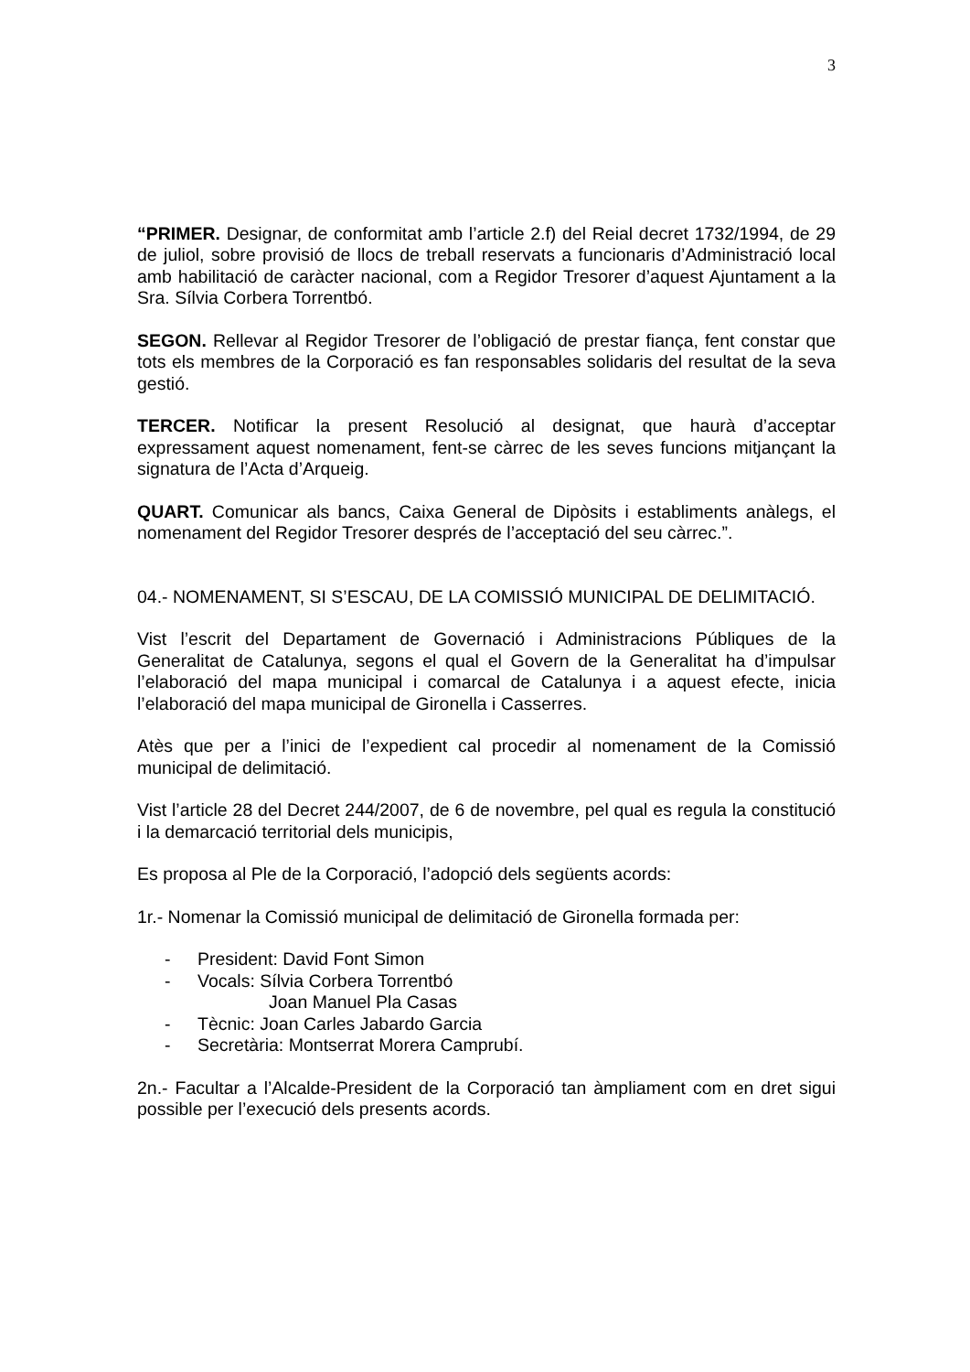3
“PRIMER. Designar, de conformitat amb l’article 2.f) del Reial decret 1732/1994, de 29 de juliol, sobre provisió de llocs de treball reservats a funcionaris d’Administració local amb habilitació de caràcter nacional, com a Regidor Tresorer d’aquest Ajuntament a la Sra. Sílvia Corbera Torrentbó.
SEGON. Rellevar al Regidor Tresorer de l’obligació de prestar fiança, fent constar que tots els membres de la Corporació es fan responsables solidaris del resultat de la seva gestió.
TERCER. Notificar la present Resolució al designat, que haurà d’acceptar expressament aquest nomenament, fent-se càrrec de les seves funcions mitjançant la signatura de l’Acta d’Arqueig.
QUART. Comunicar als bancs, Caixa General de Dipòsits i establiments anàlegs, el nomenament del Regidor Tresorer després de l’acceptació del seu càrrec.”.
04.- NOMENAMENT, SI S’ESCAU, DE LA COMISSIÓ MUNICIPAL DE DELIMITACIÓ.
Vist l’escrit del Departament de Governació i Administracions Públiques de la Generalitat de Catalunya, segons el qual el Govern de la Generalitat ha d’impulsar l’elaboració del mapa municipal i comarcal de Catalunya i a aquest efecte, inicia l’elaboració del mapa municipal de Gironella i Casserres.
Atès que per a l’inici de l’expedient cal procedir al nomenament de la Comissió municipal de delimitació.
Vist l’article 28 del Decret 244/2007, de 6 de novembre, pel qual es regula la constitució i la demarcació territorial dels municipis,
Es proposa al Ple de la Corporació, l’adopció dels següents acords:
1r.- Nomenar la Comissió municipal de delimitació de Gironella formada per:
- President: David Font Simon
- Vocals: Sílvia Corbera Torrentbó
Joan Manuel Pla Casas
- Tècnic: Joan Carles Jabardo Garcia
- Secretària: Montserrat Morera Camprubí.
2n.- Facultar a l’Alcalde-President de la Corporació tan àmpliament com en dret sigui possible per l’execució dels presents acords.